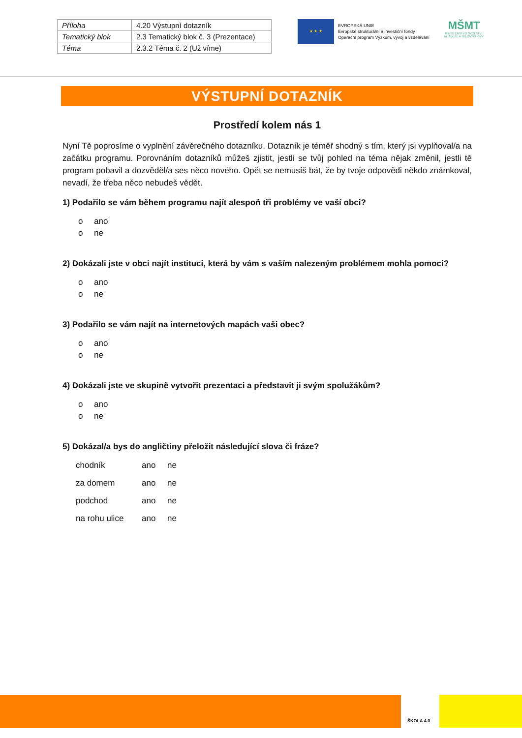| Příloha | 4.20 Výstupní dotazník |
| Tematický blok | 2.3 Tematický blok č. 3 (Prezentace) |
| Téma | 2.3.2 Téma č. 2 (Už víme) |
★ ★ ★
EVROPSKÁ UNIE
Evropské strukturální a investiční fondy
Operační program Výzkum, vývoj a vzdělávání
MŠMT
MINISTERSTVO ŠKOLSTVÍ, MLÁDEŽE A TĚLOVÝCHOVY
VÝSTUPNÍ DOTAZNÍK
Prostředí kolem nás 1
Nyní Tě poprosíme o vyplnění závěrečného dotazníku. Dotazník je téměř shodný s tím, který jsi vyplňoval/a na začátku programu. Porovnáním dotazníků můžeš zjistit, jestli se tvůj pohled na téma nějak změnil, jestli tě program pobavil a dozvěděl/a ses něco nového. Opět se nemusíš bát, že by tvoje odpovědi někdo známkoval, nevadí, že třeba něco nebudeš vědět.
1) Podařilo se vám během programu najít alespoň tři problémy ve vaší obci?
o ano
o ne
2) Dokázali jste v obci najít instituci, která by vám s vaším nalezeným problémem mohla pomoci?
o ano
o ne
3) Podařilo se vám najít na internetových mapách vaši obec?
o ano
o ne
4) Dokázali jste ve skupině vytvořit prezentaci a představit ji svým spolužákům?
o ano
o ne
5) Dokázal/a bys do angličtiny přeložit následující slova či fráze?
| chodník | ano | ne |
| za domem | ano | ne |
| podchod | ano | ne |
| na rohu ulice | ano | ne |
ŠKOLA 4.0